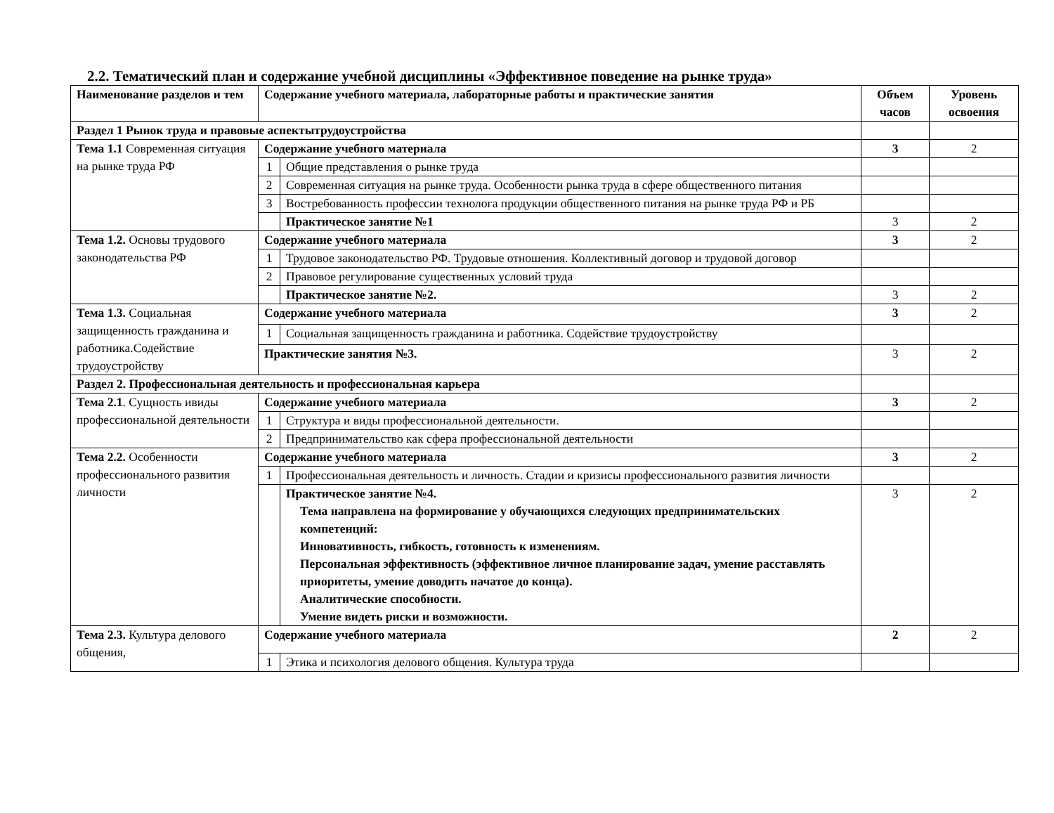2.2. Тематический план и содержание учебной дисциплины «Эффективное поведение на рынке труда»
| Наименование разделов и тем | Содержание учебного материала, лабораторные работы и практические занятия | | Объем часов | Уровень освоения |
| --- | --- | --- | --- | --- |
| Раздел 1 Рынок труда и правовые аспектытрудоустройства | | | | |
| Тема 1.1 Современная ситуация на рынке труда РФ | Содержание учебного материала | | 3 | 2 |
| | 1 | Общие представления о рынке труда | | |
| | 2 | Современная ситуация на рынке труда. Особенности рынка труда в сфере общественного питания | | |
| | 3 | Востребованность профессии технолога продукции общественного питания на рынке труда РФ и РБ | | |
| | | Практическое занятие №1 | 3 | 2 |
| Тема 1.2. Основы трудового законодательства РФ | Содержание учебного материала | | 3 | 2 |
| | 1 | Трудовое законодательство РФ. Трудовые отношения. Коллективный договор и трудовой договор | | |
| | 2 | Правовое регулирование существенных условий труда | | |
| | | Практическое занятие №2. | 3 | 2 |
| Тема 1.3. Социальная защищенность гражданина и работника.Содействие трудоустройству | Содержание учебного материала | | 3 | 2 |
| | 1 | Социальная защищенность гражданина и работника. Содействие трудоустройству | | |
| | Практические занятия №3. | | 3 | 2 |
| Раздел 2. Профессиональная деятельность и профессиональная карьера | | | | |
| Тема 2.1 . Сущность ивиды профессиональной деятельности | Содержание учебного материала | | 3 | 2 |
| | 1 | Структура и виды профессиональной деятельности. | | |
| | 2 | Предпринимательство как сфера профессиональной деятельности | | |
| Тема 2.2. Особенности профессионального развития личности | Содержание учебного материала | | 3 | 2 |
| | 1 | Профессиональная деятельность и личность. Стадии и кризисы профессионального развития личности | | |
| | | Практическое занятие №4. Тема направлена на формирование у обучающихся следующих предпринимательских компетенций: Инновативность, гибкость, готовность к изменениям. Персональная эффективность (эффективное личное планирование задач, умение расставлять приоритеты, умение доводить начатое до конца). Аналитические способности. Умение видеть риски и возможности. | 3 | 2 |
| Тема 2.3. Культура делового общения, | Содержание учебного материала | | 2 | 2 |
| | 1 | Этика и психология делового общения. Культура труда | | |